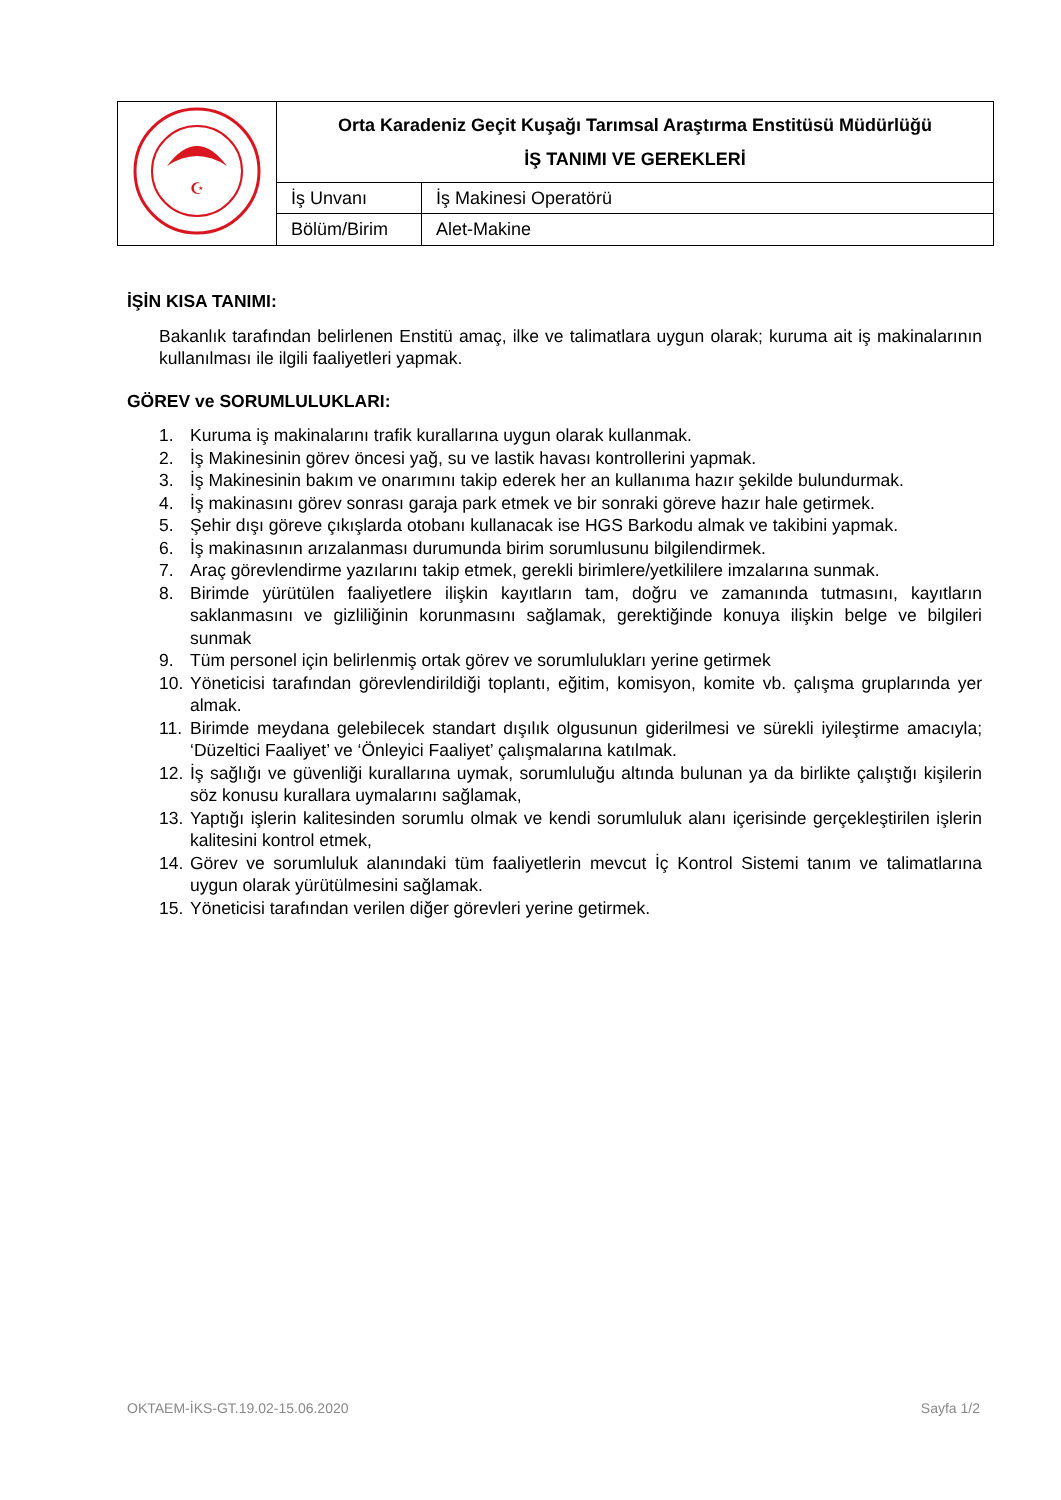| ☪ | Orta Karadeniz Geçit Kuşağı Tarımsal Araştırma Enstitüsü Müdürlüğü İŞ TANIMI VE GEREKLERİ | |
| | İş Unvanı | İş Makinesi Operatörü |
| | Bölüm/Birim | Alet-Makine |
İŞİN KISA TANIMI:
Bakanlık tarafından belirlenen Enstitü amaç, ilke ve talimatlara uygun olarak; kuruma ait iş makinalarının kullanılması ile ilgili faaliyetleri yapmak.
GÖREV ve SORUMLULUKLARI:
1. Kuruma iş makinalarını trafik kurallarına uygun olarak kullanmak.
2. İş Makinesinin görev öncesi yağ, su ve lastik havası kontrollerini yapmak.
3. İş Makinesinin bakım ve onarımını takip ederek her an kullanıma hazır şekilde bulundurmak.
4. İş makinasını görev sonrası garaja park etmek ve bir sonraki göreve hazır hale getirmek.
5. Şehir dışı göreve çıkışlarda otobanı kullanacak ise HGS Barkodu almak ve takibini yapmak.
6. İş makinasının arızalanması durumunda birim sorumlusunu bilgilendirmek.
7. Araç görevlendirme yazılarını takip etmek, gerekli birimlere/yetkililere imzalarına sunmak.
8. Birimde yürütülen faaliyetlere ilişkin kayıtların tam, doğru ve zamanında tutmasını, kayıtların saklanmasını ve gizliliğinin korunmasını sağlamak, gerektiğinde konuya ilişkin belge ve bilgileri sunmak
9. Tüm personel için belirlenmiş ortak görev ve sorumlulukları yerine getirmek
10. Yöneticisi tarafından görevlendirildiği toplantı, eğitim, komisyon, komite vb. çalışma gruplarında yer almak.
11. Birimde meydana gelebilecek standart dışılık olgusunun giderilmesi ve sürekli iyileştirme amacıyla; ‘Düzeltici Faaliyet’ ve ‘Önleyici Faaliyet’ çalışmalarına katılmak.
12. İş sağlığı ve güvenliği kurallarına uymak, sorumluluğu altında bulunan ya da birlikte çalıştığı kişilerin söz konusu kurallara uymalarını sağlamak,
13. Yaptığı işlerin kalitesinden sorumlu olmak ve kendi sorumluluk alanı içerisinde gerçekleştirilen işlerin kalitesini kontrol etmek,
14. Görev ve sorumluluk alanındaki tüm faaliyetlerin mevcut İç Kontrol Sistemi tanım ve talimatlarına uygun olarak yürütülmesini sağlamak.
15. Yöneticisi tarafından verilen diğer görevleri yerine getirmek.
OKTAEM-İKS-GT.19.02-15.06.2020 Sayfa 1/2